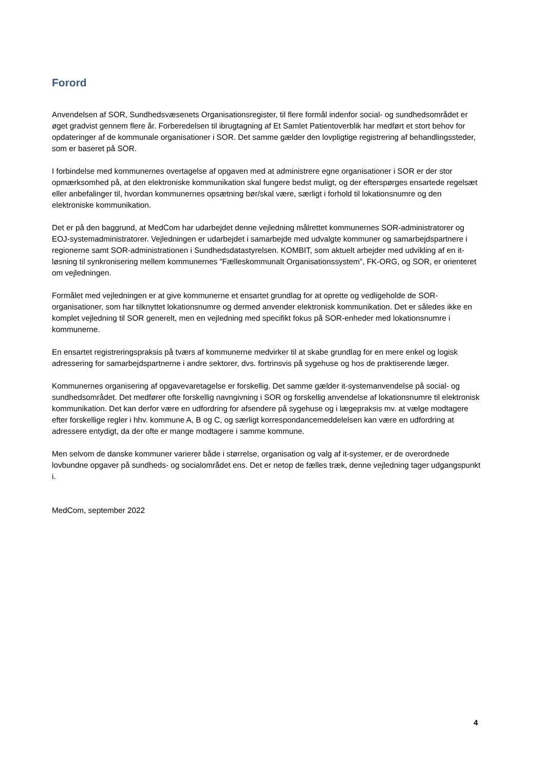Forord
Anvendelsen af SOR, Sundhedsvæsenets Organisationsregister, til flere formål indenfor social- og sundhedsområdet er øget gradvist gennem flere år. Forberedelsen til ibrugtagning af Et Samlet Patientoverblik har medført et stort behov for opdateringer af de kommunale organisationer i SOR. Det samme gælder den lovpligtige registrering af behandlingssteder, som er baseret på SOR.
I forbindelse med kommunernes overtagelse af opgaven med at administrere egne organisationer i SOR er der stor opmærksomhed på, at den elektroniske kommunikation skal fungere bedst muligt, og der efterspørges ensartede regelsæt eller anbefalinger til, hvordan kommunernes opsætning bør/skal være, særligt i forhold til lokationsnumre og den elektroniske kommunikation.
Det er på den baggrund, at MedCom har udarbejdet denne vejledning målrettet kommunernes SOR-administratorer og EOJ-systemadministratorer. Vejledningen er udarbejdet i samarbejde med udvalgte kommuner og samarbejdspartnere i regionerne samt SOR-administrationen i Sundhedsdatastyrelsen. KOMBIT, som aktuelt arbejder med udvikling af en it-løsning til synkronisering mellem kommunernes ”Fælleskommunalt Organisationssystem”, FK-ORG, og SOR, er orienteret om vejledningen.
Formålet med vejledningen er at give kommunerne et ensartet grundlag for at oprette og vedligeholde de SOR-organisationer, som har tilknyttet lokationsnumre og dermed anvender elektronisk kommunikation. Det er således ikke en komplet vejledning til SOR generelt, men en vejledning med specifikt fokus på SOR-enheder med lokationsnumre i kommunerne.
En ensartet registreringspraksis på tværs af kommunerne medvirker til at skabe grundlag for en mere enkel og logisk adressering for samarbejdspartnerne i andre sektorer, dvs. fortrinsvis på sygehuse og hos de praktiserende læger.
Kommunernes organisering af opgavevaretagelse er forskellig. Det samme gælder it-systemanvendelse på social- og sundhedsområdet. Det medfører ofte forskellig navngivning i SOR og forskellig anvendelse af lokationsnumre til elektronisk kommunikation. Det kan derfor være en udfordring for afsendere på sygehuse og i lægepraksis mv. at vælge modtagere efter forskellige regler i hhv. kommune A, B og C, og særligt korrespondancemeddelelsen kan være en udfordring at adressere entydigt, da der ofte er mange modtagere i samme kommune.
Men selvom de danske kommuner varierer både i størrelse, organisation og valg af it-systemer, er de overordnede lovbundne opgaver på sundheds- og socialområdet ens. Det er netop de fælles træk, denne vejledning tager udgangspunkt i.
MedCom, september 2022
4